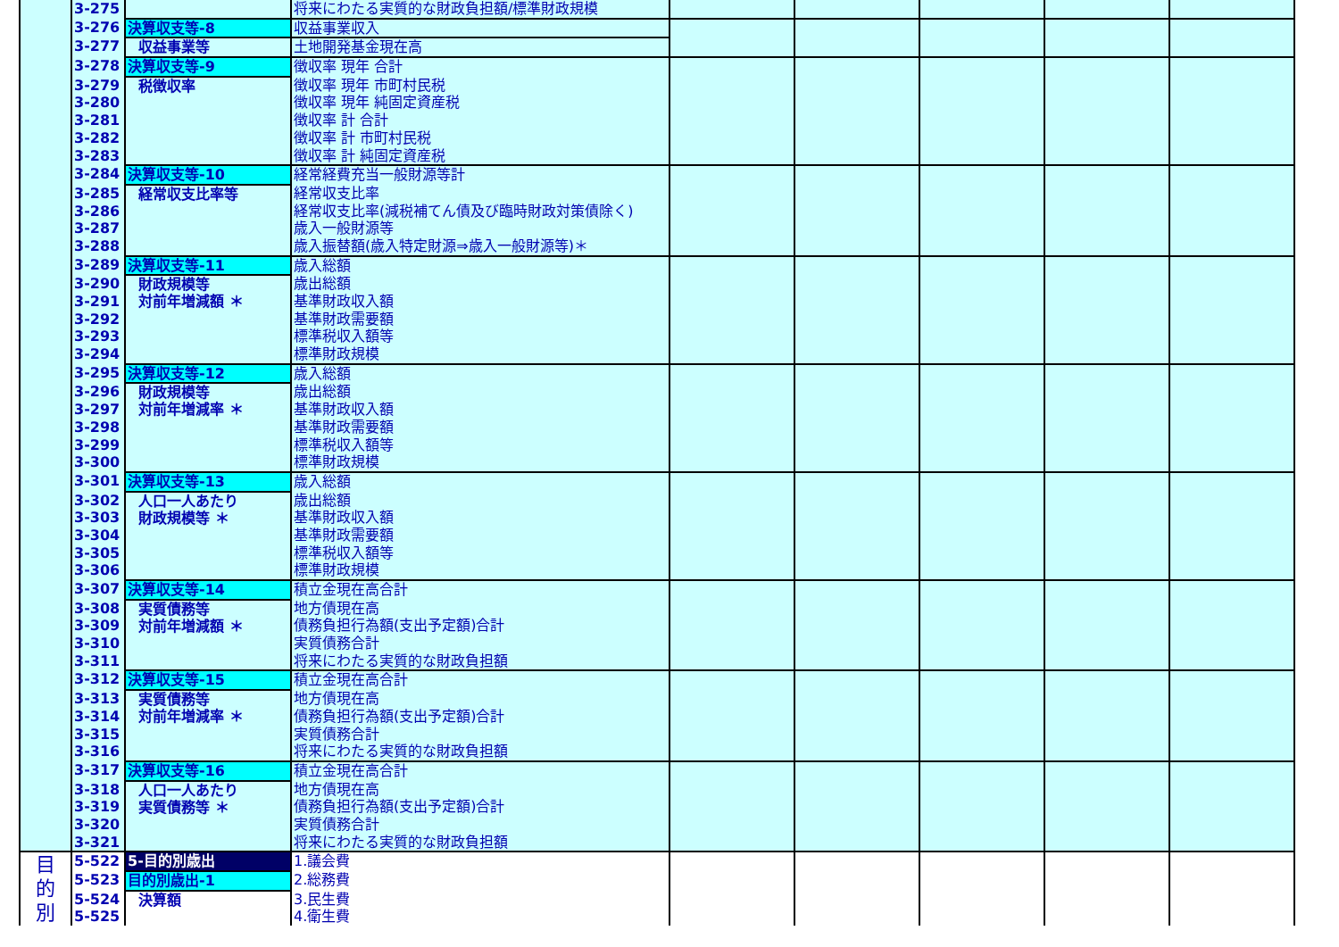| | 3-275 | | 将来にわたる実質的な財政負担額/標準財政規模 | | | | | |
| | 3-276 | 決算収支等-8 | 収益事業収入 | | | | | |
| | 3-277 | 収益事業等 | 土地開発基金現在高 | | | | | |
| | 3-278 | 決算収支等-9 | 徴収率 現年 合計 | | | | | |
| | 3-279 | 税徴収率 | 徴収率 現年 市町村民税 | | | | | |
| | 3-280 | | 徴収率 現年 純固定資産税 | | | | | |
| | 3-281 | | 徴収率 計 合計 | | | | | |
| | 3-282 | | 徴収率 計 市町村民税 | | | | | |
| | 3-283 | | 徴収率 計 純固定資産税 | | | | | |
| | 3-284 | 決算収支等-10 | 経常経費充当一般財源等計 | | | | | |
| | 3-285 | 経常収支比率等 | 経常収支比率 | | | | | |
| | 3-286 | | 経常収支比率(減税補てん債及び臨時財政対策債除く) | | | | | |
| | 3-287 | | 歳入一般財源等 | | | | | |
| | 3-288 | | 歳入振替額(歳入特定財源⇒歳入一般財源等)＊ | | | | | |
| | 3-289 | 決算収支等-11 | 歳入総額 | | | | | |
| | 3-290 | 財政規模等 対前年増減額 ＊ | 歳出総額 | | | | | |
| | 3-291 | | 基準財政収入額 | | | | | |
| | 3-292 | | 基準財政需要額 | | | | | |
| | 3-293 | | 標準税収入額等 | | | | | |
| | 3-294 | | 標準財政規模 | | | | | |
| | 3-295 | 決算収支等-12 | 歳入総額 | | | | | |
| | 3-296 | 財政規模等 対前年増減率 ＊ | 歳出総額 | | | | | |
| | 3-297 | | 基準財政収入額 | | | | | |
| | 3-298 | | 基準財政需要額 | | | | | |
| | 3-299 | | 標準税収入額等 | | | | | |
| | 3-300 | | 標準財政規模 | | | | | |
| | 3-301 | 決算収支等-13 | 歳入総額 | | | | | |
| | 3-302 | 人口一人あたり 財政規模等 ＊ | 歳出総額 | | | | | |
| | 3-303 | | 基準財政収入額 | | | | | |
| | 3-304 | | 基準財政需要額 | | | | | |
| | 3-305 | | 標準税収入額等 | | | | | |
| | 3-306 | | 標準財政規模 | | | | | |
| | 3-307 | 決算収支等-14 | 積立金現在高合計 | | | | | |
| | 3-308 | 実質債務等 対前年増減額 ＊ | 地方債現在高 | | | | | |
| | 3-309 | | 債務負担行為額(支出予定額)合計 | | | | | |
| | 3-310 | | 実質債務合計 | | | | | |
| | 3-311 | | 将来にわたる実質的な財政負担額 | | | | | |
| | 3-312 | 決算収支等-15 | 積立金現在高合計 | | | | | |
| | 3-313 | 実質債務等 対前年増減率 ＊ | 地方債現在高 | | | | | |
| | 3-314 | | 債務負担行為額(支出予定額)合計 | | | | | |
| | 3-315 | | 実質債務合計 | | | | | |
| | 3-316 | | 将来にわたる実質的な財政負担額 | | | | | |
| | 3-317 | 決算収支等-16 | 積立金現在高合計 | | | | | |
| | 3-318 | 人口一人あたり 実質債務等 ＊ | 地方債現在高 | | | | | |
| | 3-319 | | 債務負担行為額(支出予定額)合計 | | | | | |
| | 3-320 | | 実質債務合計 | | | | | |
| | 3-321 | | 将来にわたる実質的な財政負担額 | | | | | |
| 目 的 別 | 5-522 | 5-目的別歳出 | 1.議会費 | | | | | |
| | 5-523 | 目的別歳出-1 | 2.総務費 | | | | | |
| | 5-524 | 決算額 | 3.民生費 | | | | | |
| | 5-525 | | 4.衛生費 | | | | | |